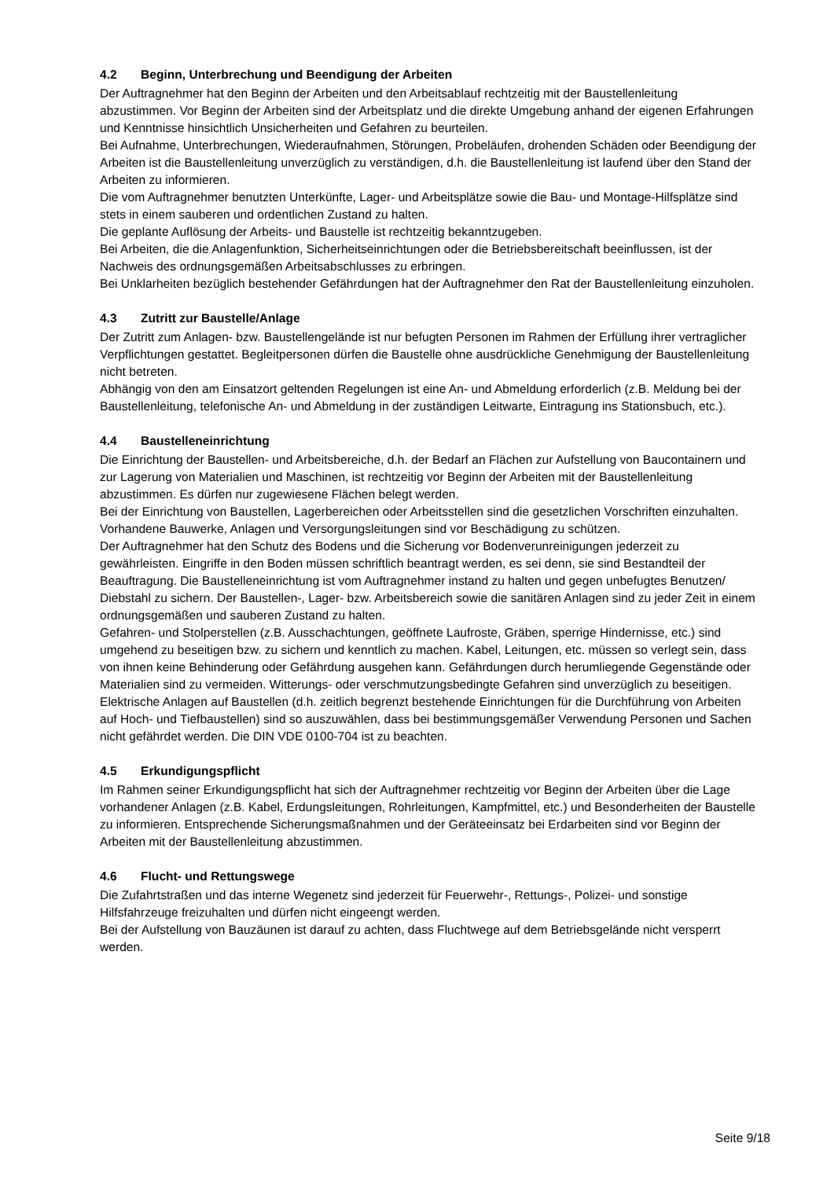4.2 Beginn, Unterbrechung und Beendigung der Arbeiten
Der Auftragnehmer hat den Beginn der Arbeiten und den Arbeitsablauf rechtzeitig mit der Baustellenlei­tung abzustimmen. Vor Beginn der Arbeiten sind der Arbeitsplatz und die direkte Umgebung anhand der eigenen Erfahrungen und Kenntnisse hinsichtlich Unsicherheiten und Gefahren zu beurteilen.
Bei Aufnahme, Unterbrechungen, Wiederaufnahmen, Störungen, Probeläufen, drohenden Schäden oder Beendigung der Arbeiten ist die Baustellenleitung unverzüglich zu verständigen, d.h. die Baustellenlei­tung ist laufend über den Stand der Arbeiten zu informieren.
Die vom Auftragnehmer benutzten Unterkünfte, Lager- und Arbeitsplätze sowie die Bau- und Montage-Hilfsplätze sind stets in einem sauberen und ordentlichen Zustand zu halten.
Die geplante Auflösung der Arbeits- und Baustelle ist rechtzeitig bekanntzugeben.
Bei Arbeiten, die die Anlagenfunktion, Sicherheitseinrichtungen oder die Betriebsbereitschaft beeinflus­sen, ist der Nachweis des ordnungsgemäßen Arbeitsabschlusses zu erbringen.
Bei Unklarheiten bezüglich bestehender Gefährdungen hat der Auftragnehmer den Rat der Baustellenlei­tung einzuholen.
4.3 Zutritt zur Baustelle/Anlage
Der Zutritt zum Anlagen- bzw. Baustellengelände ist nur befugten Personen im Rahmen der Erfüllung ih­rer vertraglicher Verpflichtungen gestattet. Begleitpersonen dürfen die Baustelle ohne ausdrückliche Ge­nehmigung der Baustellenleitung nicht betreten.
Abhängig von den am Einsatzort geltenden Regelungen ist eine An- und Abmeldung erforderlich (z.B. Meldung bei der Baustellenleitung, telefonische An- und Abmeldung in der zuständigen Leitwarte, Eintra­gung ins Stationsbuch, etc.).
4.4 Baustelleneinrichtung
Die Einrichtung der Baustellen- und Arbeitsbereiche, d.h. der Bedarf an Flächen zur Aufstellung von Bau­containern und zur Lagerung von Materialien und Maschinen, ist rechtzeitig vor Beginn der Arbeiten mit der Baustellenleitung abzustimmen. Es dürfen nur zugewiesene Flächen belegt werden.
Bei der Einrichtung von Baustellen, Lagerbereichen oder Arbeitsstellen sind die gesetzlichen Vorschriften einzuhalten. Vorhandene Bauwerke, Anlagen und Versorgungsleitungen sind vor Beschädigung zu schüt­zen.
Der Auftragnehmer hat den Schutz des Bodens und die Sicherung vor Bodenverunreinigungen jederzeit zu gewährleisten. Eingriffe in den Boden müssen schriftlich beantragt werden, es sei denn, sie sind Be­standteil der Beauftragung. Die Baustelleneinrichtung ist vom Auftragnehmer instand zu halten und ge­gen unbefugtes Benutzen/ Diebstahl zu sichern. Der Baustellen-, Lager- bzw. Arbeitsbereich sowie die sanitären Anlagen sind zu jeder Zeit in einem ordnungsgemäßen und sauberen Zustand zu halten.
Gefahren- und Stolperstellen (z.B. Ausschachtungen, geöffnete Laufroste, Gräben, sperrige Hindernisse, etc.) sind umgehend zu beseitigen bzw. zu sichern und kenntlich zu machen. Kabel, Leitungen, etc. müs­sen so verlegt sein, dass von ihnen keine Behinderung oder Gefährdung ausgehen kann. Gefährdungen durch herumliegende Gegenstände oder Materialien sind zu vermeiden. Witterungs- oder verschmut­zungsbedingte Gefahren sind unverzüglich zu beseitigen.
Elektrische Anlagen auf Baustellen (d.h. zeitlich begrenzt bestehende Einrichtungen für die Durchfüh­rung von Arbeiten auf Hoch- und Tiefbaustellen) sind so auszuwählen, dass bei bestimmungsgemäßer Verwendung Personen und Sachen nicht gefährdet werden. Die DIN VDE 0100-704 ist zu beachten.
4.5 Erkundigungspflicht
Im Rahmen seiner Erkundigungspflicht hat sich der Auftragnehmer rechtzeitig vor Beginn der Arbeiten über die Lage vorhandener Anlagen (z.B. Kabel, Erdungsleitungen, Rohrleitungen, Kampfmittel, etc.) und Besonderheiten der Baustelle zu informieren. Entsprechende Sicherungsmaßnahmen und der Geräteein­satz bei Erdarbeiten sind vor Beginn der Arbeiten mit der Baustellenleitung abzustimmen.
4.6 Flucht- und Rettungswege
Die Zufahrtstraßen und das interne Wegenetz sind jederzeit für Feuerwehr-, Rettungs-, Polizei- und sons­tige Hilfsfahrzeuge freizuhalten und dürfen nicht eingeengt werden.
Bei der Aufstellung von Bauzäunen ist darauf zu achten, dass Fluchtwege auf dem Betriebsgelände nicht versperrt werden.
Seite 9/18